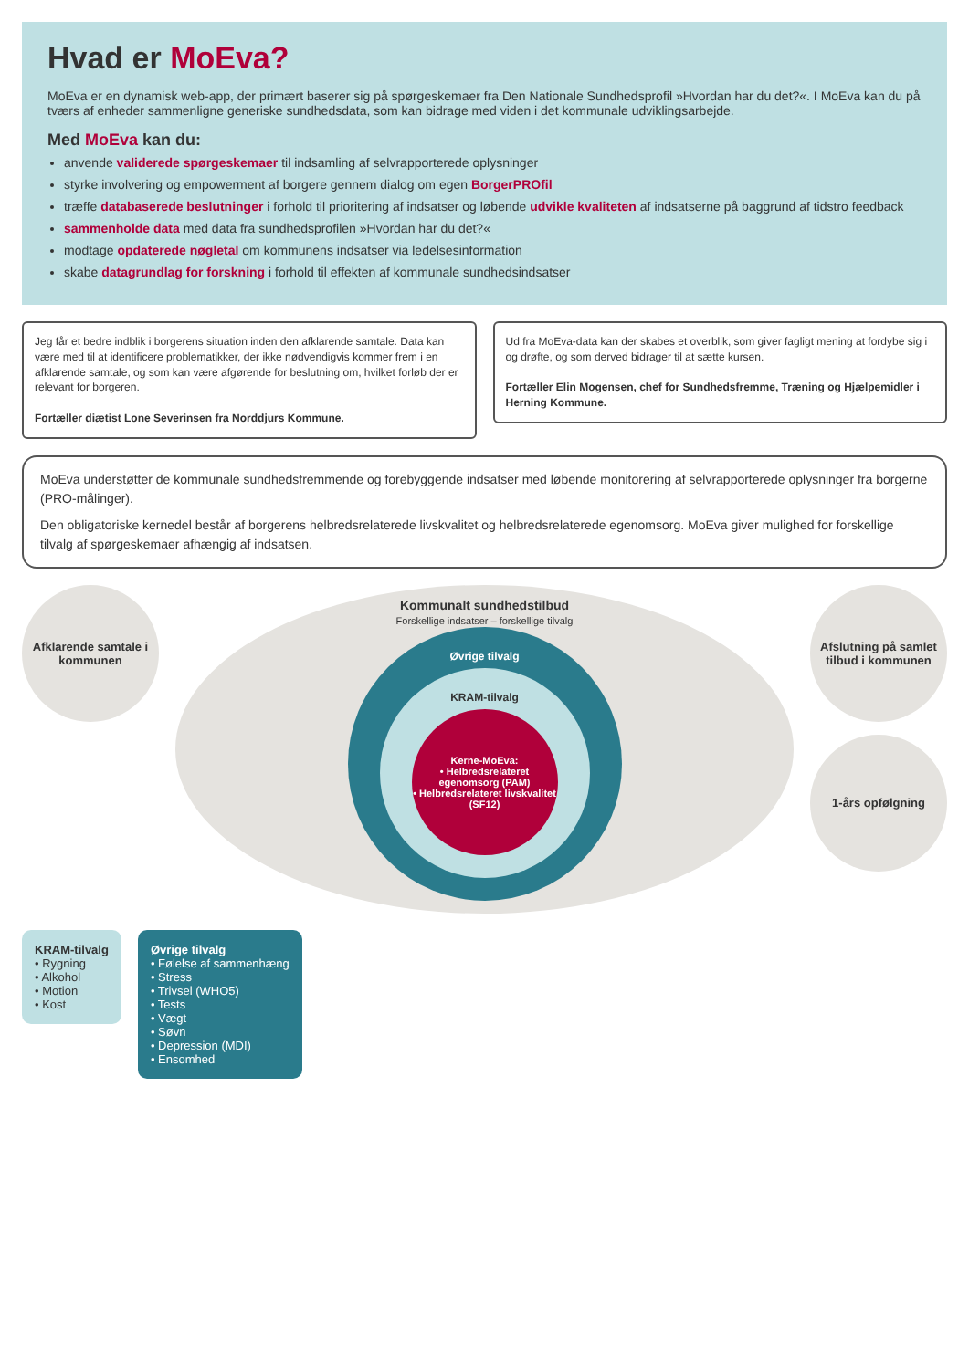Hvad er MoEva?
MoEva er en dynamisk web-app, der primært baserer sig på spørgeskemaer fra Den Nationale Sundhedsprofil »Hvordan har du det?«. I MoEva kan du på tværs af enheder sammenligne generiske sundhedsdata, som kan bidrage med viden i det kommunale udviklingsarbejde.
Med MoEva kan du:
anvende validerede spørgeskemaer til indsamling af selvrapporterede oplysninger
styrke involvering og empowerment af borgere gennem dialog om egen BorgerPROfil
træffe databaserede beslutninger i forhold til prioritering af indsatser og løbende udvikle kvaliteten af indsatserne på baggrund af tidstro feedback
sammenholde data med data fra sundhedsprofilen »Hvordan har du det?«
modtage opdaterede nøgletal om kommunens indsatser via ledelsesinformation
skabe datagrundlag for forskning i forhold til effekten af kommunale sundhedsindsatser
Jeg får et bedre indblik i borgerens situation inden den afklarende samtale. Data kan være med til at identificere problematikker, der ikke nødvendigvis kommer frem i en afklarende samtale, og som kan være afgørende for beslutning om, hvilket forløb der er relevant for borgeren.
Fortæller diætist Lone Severinsen fra Norddjurs Kommune.
Ud fra MoEva-data kan der skabes et overblik, som giver fagligt mening at fordybe sig i og drøfte, og som derved bidrager til at sætte kursen.
Fortæller Elin Mogensen, chef for Sundhedsfremme, Træning og Hjælpemidler i Herning Kommune.
MoEva understøtter de kommunale sundhedsfremmende og forebyggende indsatser med løbende monitorering af selvrapporterede oplysninger fra borgerne (PRO-målinger).
Den obligatoriske kernedel består af borgerens helbredsrelaterede livskvalitet og helbredsrelaterede egenomsorg. MoEva giver mulighed for forskellige tilvalg af spørgeskemaer afhængig af indsatsen.
Afklarende samtale i kommunen
Kommunalt sundhedstilbud
Forskellige indsatser – forskellige tilvalg
Øvrige tilvalg
KRAM-tilvalg
Kerne-MoEva:
• Helbredsrelateret egenomsorg (PAM)
• Helbredsrelateret livskvalitet (SF12)
Afslutning på samlet tilbud i kommunen
1-års opfølgning
KRAM-tilvalg
• Rygning
• Alkohol
• Motion
• Kost
Øvrige tilvalg
• Følelse af sammenhæng
• Stress
• Trivsel (WHO5)
• Tests
• Vægt
• Søvn
• Depression (MDI)
• Ensomhed